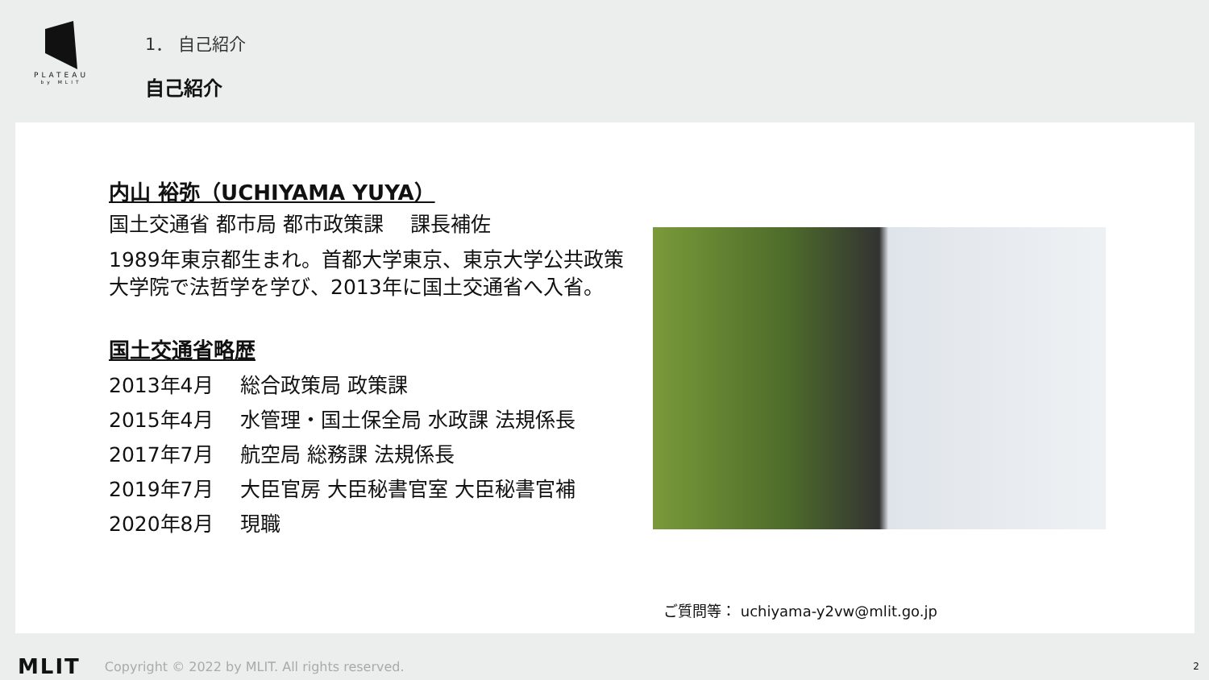PLATEAU
by MLIT
1． 自己紹介
自己紹介
内山 裕弥（UCHIYAMA YUYA）
国土交通省 都市局 都市政策課　 課長補佐
1989年東京都生まれ。首都大学東京、東京大学公共政策大学院で法哲学を学び、2013年に国土交通省へ入省。
国土交通省略歴
2013年4月 総合政策局 政策課
2015年4月 水管理・国土保全局 水政課 法規係長
2017年7月 航空局 総務課 法規係長
2019年7月 大臣官房 大臣秘書官室 大臣秘書官補
2020年8月 現職
ご質問等： uchiyama-y2vw@mlit.go.jp
MLIT Copyright © 2022 by MLIT. All rights reserved.
2